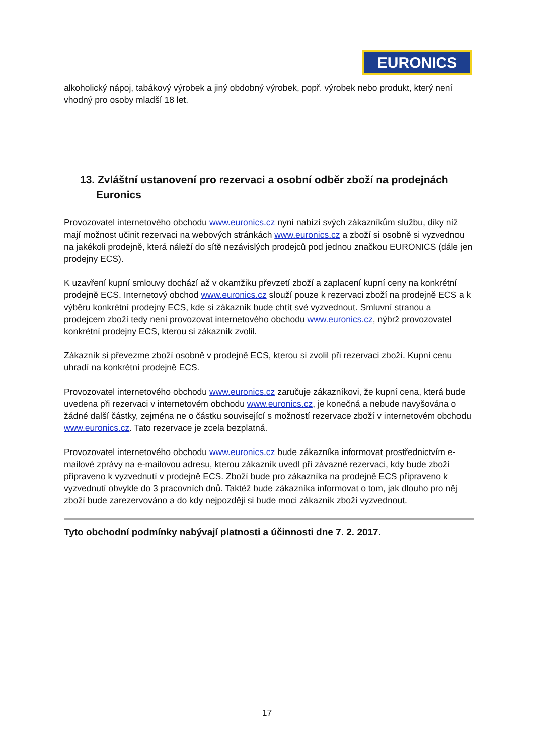EURONICS
alkoholický nápoj, tabákový výrobek a jiný obdobný výrobek, popř. výrobek nebo produkt, který není vhodný pro osoby mladší 18 let.
13. Zvláštní ustanovení pro rezervaci a osobní odběr zboží na prodejnách Euronics
Provozovatel internetového obchodu www.euronics.cz nyní nabízí svých zákazníkům službu, díky níž mají možnost učinit rezervaci na webových stránkách www.euronics.cz a zboží si osobně si vyzvednou na jakékoli prodejně, která náleží do sítě nezávislých prodejců pod jednou značkou EURONICS (dále jen prodejny ECS).
K uzavření kupní smlouvy dochází až v okamžiku převzetí zboží a zaplacení kupní ceny na konkrétní prodejně ECS. Internetový obchod www.euronics.cz slouží pouze k rezervaci zboží na prodejně ECS a k výběru konkrétní prodejny ECS, kde si zákazník bude chtít své vyzvednout. Smluvní stranou a prodejcem zboží tedy není provozovat internetového obchodu www.euronics.cz, nýbrž provozovatel konkrétní prodejny ECS, kterou si zákazník zvolil.
Zákazník si převezme zboží osobně v prodejně ECS, kterou si zvolil při rezervaci zboží. Kupní cenu uhradí na konkrétní prodejně ECS.
Provozovatel internetového obchodu www.euronics.cz zaručuje zákazníkovi, že kupní cena, která bude uvedena při rezervaci v internetovém obchodu www.euronics.cz, je konečná a nebude navyšována o žádné další částky, zejména ne o částku související s možností rezervace zboží v internetovém obchodu www.euronics.cz. Tato rezervace je zcela bezplatná.
Provozovatel internetového obchodu www.euronics.cz bude zákazníka informovat prostřednictvím e-mailové zprávy na e-mailovou adresu, kterou zákazník uvedl při závazné rezervaci, kdy bude zboží připraveno k vyzvednutí v prodejně ECS. Zboží bude pro zákazníka na prodejně ECS připraveno k vyzvednutí obvykle do 3 pracovních dnů. Taktéž bude zákazníka informovat o tom, jak dlouho pro něj zboží bude zarezervováno a do kdy nejpozději si bude moci zákazník zboží vyzvednout.
Tyto obchodní podmínky nabývají platnosti a účinnosti dne 7. 2. 2017.
17